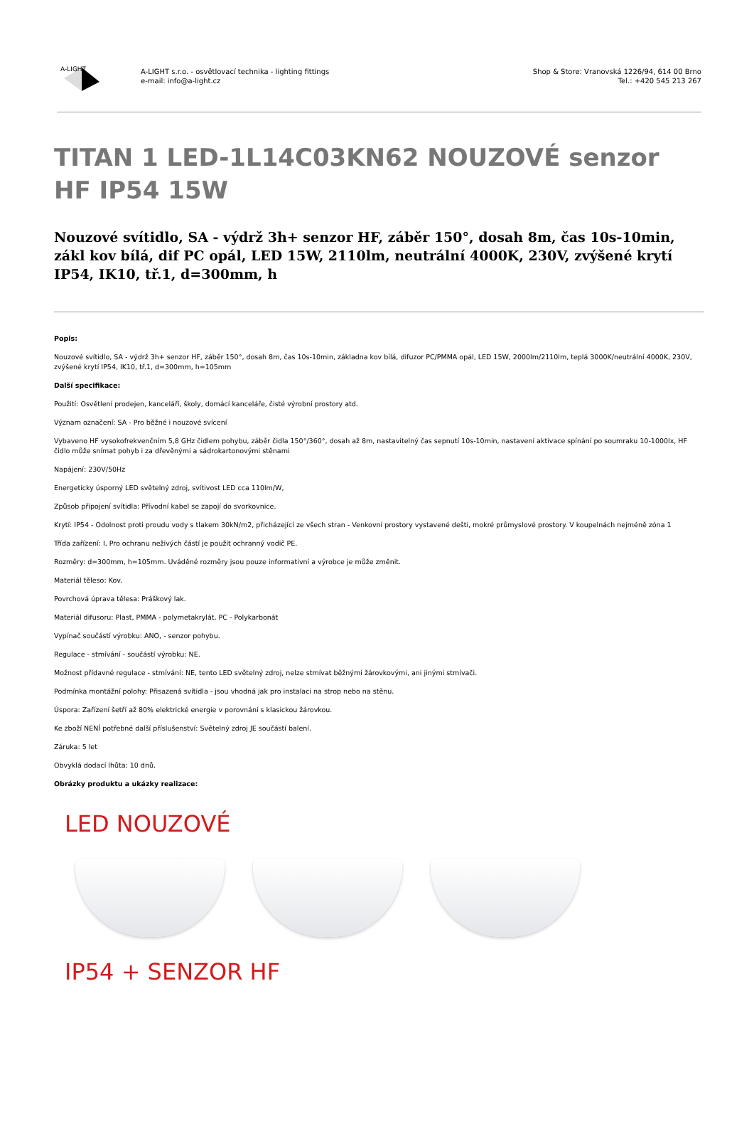A-LIGHT
A-LIGHT s.r.o. - osvětlovací technika - lighting fittings
e-mail: info@a-light.cz
Shop & Store: Vranovská 1226/94, 614 00 Brno
Tel.: +420 545 213 267
TITAN 1 LED-1L14C03KN62 NOUZOVÉ senzor HF IP54 15W
Nouzové svítidlo, SA - výdrž 3h+ senzor HF, záběr 150°, dosah 8m, čas 10s-10min, zákl kov bílá, dif PC opál, LED 15W, 2110lm, neutrální 4000K, 230V, zvýšené krytí IP54, IK10, tř.1, d=300mm, h
Popis:
Nouzové svítidlo, SA - výdrž 3h+ senzor HF, záběr 150°, dosah 8m, čas 10s-10min, základna kov bílá, difuzor PC/PMMA opál, LED 15W, 2000lm/2110lm, teplá 3000K/neutrální 4000K, 230V, zvýšené krytí IP54, IK10, tř.1, d=300mm, h=105mm
Další specifikace:
Použití: Osvětlení prodejen, kanceláří, školy, domácí kanceláře, čisté výrobní prostory atd.
Význam označení: SA - Pro běžné i nouzové svícení
Vybaveno HF vysokofrekvenčním 5,8 GHz čidlem pohybu, záběr čidla 150°/360°, dosah až 8m, nastavitelný čas sepnutí 10s-10min, nastavení aktivace spínání po soumraku 10-1000lx, HF čidlo může snímat pohyb i za dřevěnými a sádrokartonovými stěnami
Napájení: 230V/50Hz
Energeticky úsporný LED světelný zdroj, svítivost LED cca 110lm/W,
Způsob připojení svítidla: Přívodní kabel se zapojí do svorkovnice.
Krytí: IP54 - Odolnost proti proudu vody s tlakem 30kN/m2, přicházející ze všech stran - Venkovní prostory vystavené dešti, mokré průmyslové prostory. V koupelnách nejméně zóna 1
Třída zařízení: I, Pro ochranu neživých částí je použit ochranný vodič PE.
Rozměry: d=300mm, h=105mm. Uváděné rozměry jsou pouze informativní a výrobce je může změnit.
Materiál těleso: Kov.
Povrchová úprava tělesa: Práškový lak.
Materiál difusoru: Plast, PMMA - polymetakrylát, PC - Polykarbonát
Vypínač součástí výrobku: ANO, - senzor pohybu.
Regulace - stmívání - součástí výrobku: NE.
Možnost přídavné regulace - stmívání: NE, tento LED světelný zdroj, nelze stmívat běžnými žárovkovými, ani jinými stmívači.
Podmínka montážní polohy: Přisazená svítidla - jsou vhodná jak pro instalaci na strop nebo na stěnu.
Úspora: Zařízení šetří až 80% elektrické energie v porovnání s klasickou žárovkou.
Ke zboží NENÍ potřebné další příslušenství: Světelný zdroj JE součástí balení.
Záruka: 5 let
Obvyklá dodací lhůta: 10 dnů.
Obrázky produktu a ukázky realizace:
LED NOUZOVÉ
IP54 + SENZOR HF